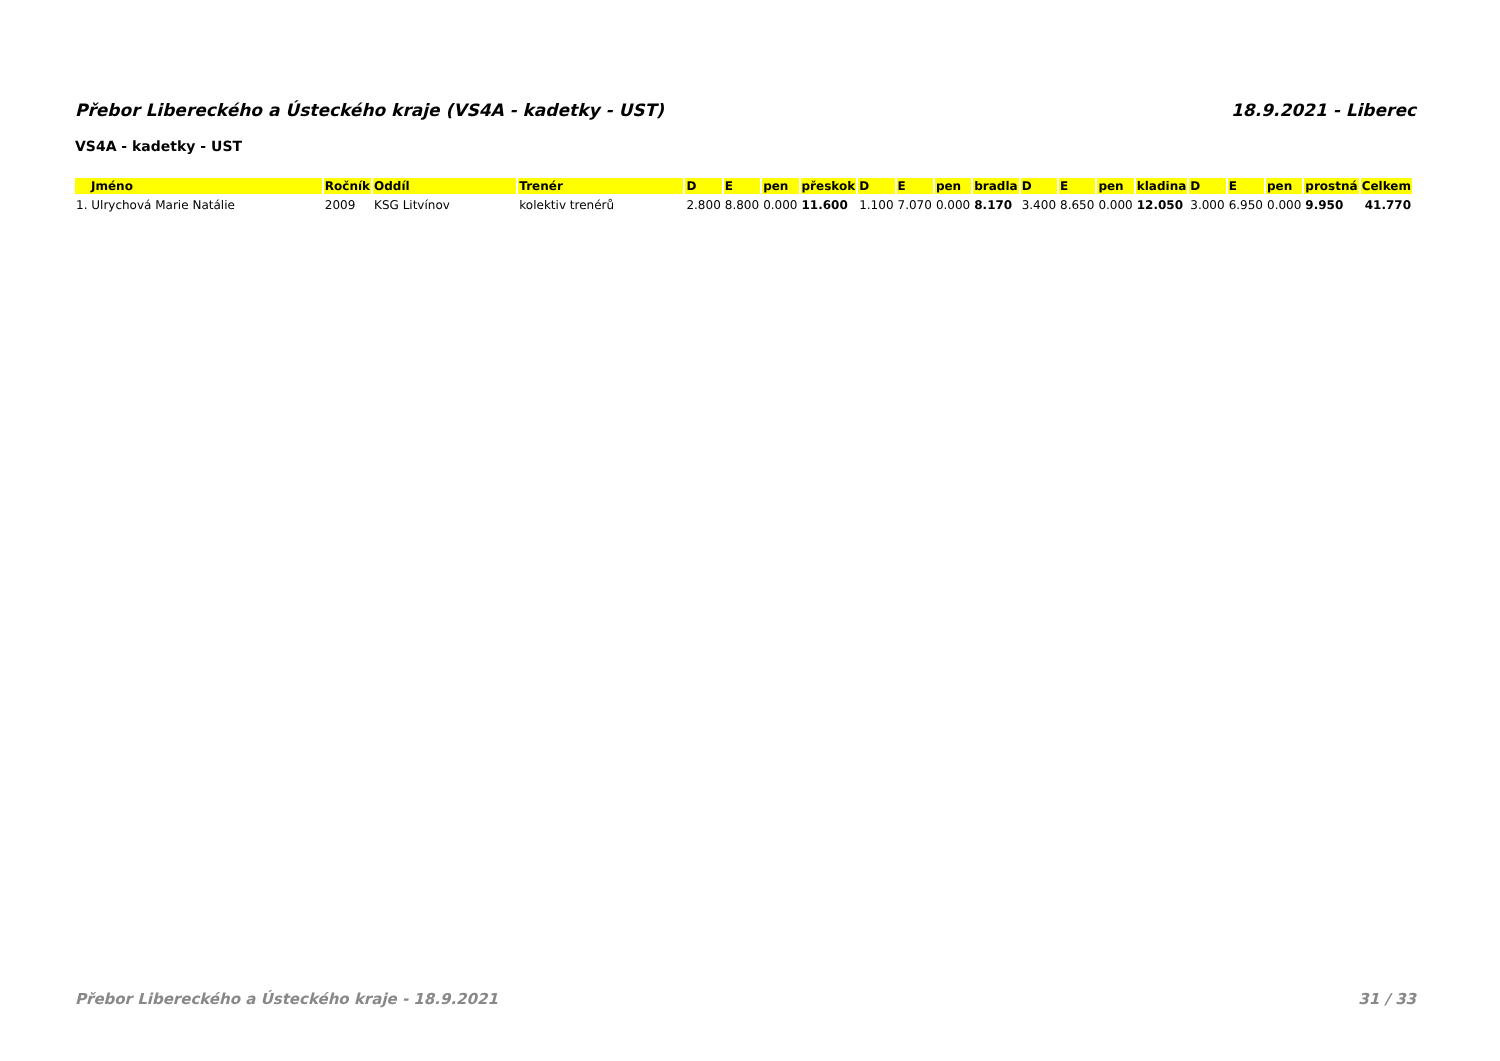Přebor Libereckého a Ústeckého kraje (VS4A - kadetky - UST) 18.9.2021 - Liberec
VS4A - kadetky - UST
| Jméno | Ročník | Oddíl | Trenér | D | E | pen | přeskok | D | E | pen | bradla | D | E | pen | kladina | D | E | pen | prostná | Celkem |
| --- | --- | --- | --- | --- | --- | --- | --- | --- | --- | --- | --- | --- | --- | --- | --- | --- | --- | --- | --- | --- |
| 1. Ulrychová Marie Natálie | 2009 | KSG Litvínov | kolektiv trenérů | 2.800 | 8.800 | 0.000 | 11.600 | 1.100 | 7.070 | 0.000 | 8.170 | 3.400 | 8.650 | 0.000 | 12.050 | 3.000 | 6.950 | 0.000 | 9.950 | 41.770 |
Přebor Libereckého a Ústeckého kraje - 18.9.2021 31 / 33